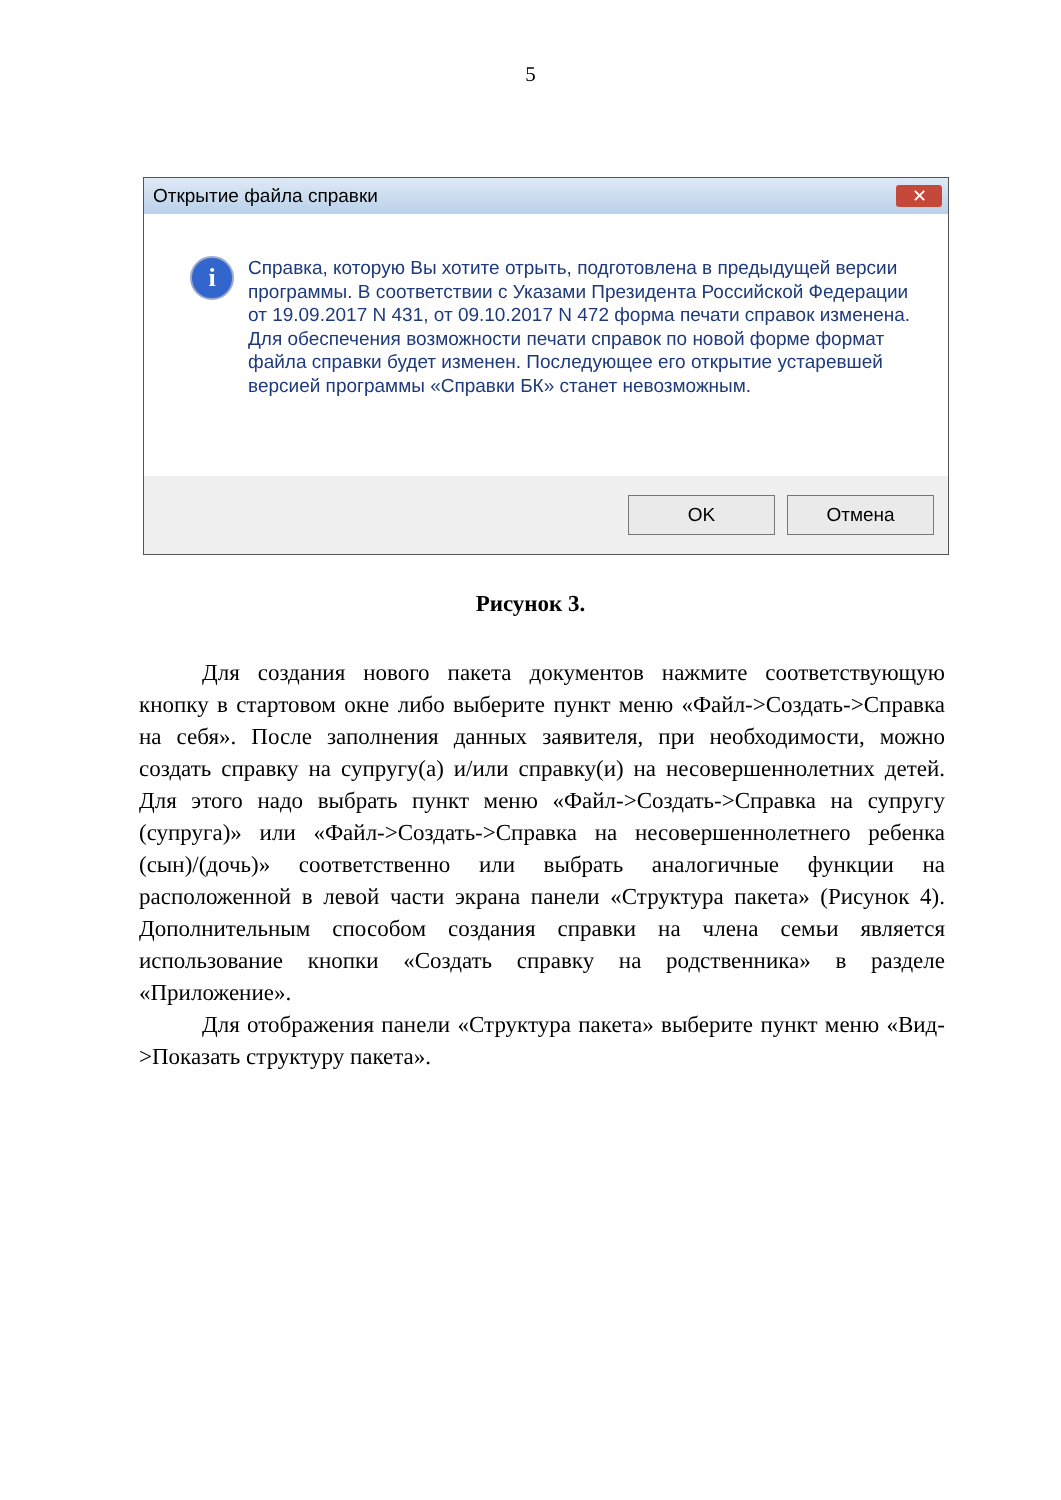5
Открытие файла справки ✕
i
Справка, которую Вы хотите отрыть, подготовлена в предыдущей версии программы. В соответствии с Указами Президента Российской Федерации от 19.09.2017 N 431, от 09.10.2017 N 472 форма печати справок изменена. Для обеспечения возможности печати справок по новой форме формат файла справки будет изменен. Последующее его открытие устаревшей версией программы «Справки БК» станет невозможным.
OK Отмена
Рисунок 3.
Для создания нового пакета документов нажмите соответствующую кнопку в стартовом окне либо выберите пункт меню «Файл->Создать->Справка на себя». После заполнения данных заявителя, при необходимости, можно создать справку на супругу(а) и/или справку(и) на несовершеннолетних детей. Для этого надо выбрать пункт меню «Файл->Создать->Справка на супругу (супруга)» или «Файл->Создать->Справка на несовершеннолетнего ребенка (сын)/(дочь)» соответственно или выбрать аналогичные функции на расположенной в левой части экрана панели «Структура пакета» (Рисунок 4). Дополнительным способом создания справки на члена семьи является использование кнопки «Создать справку на родственника» в разделе «Приложение».
Для отображения панели «Структура пакета» выберите пункт меню «Вид->Показать структуру пакета».